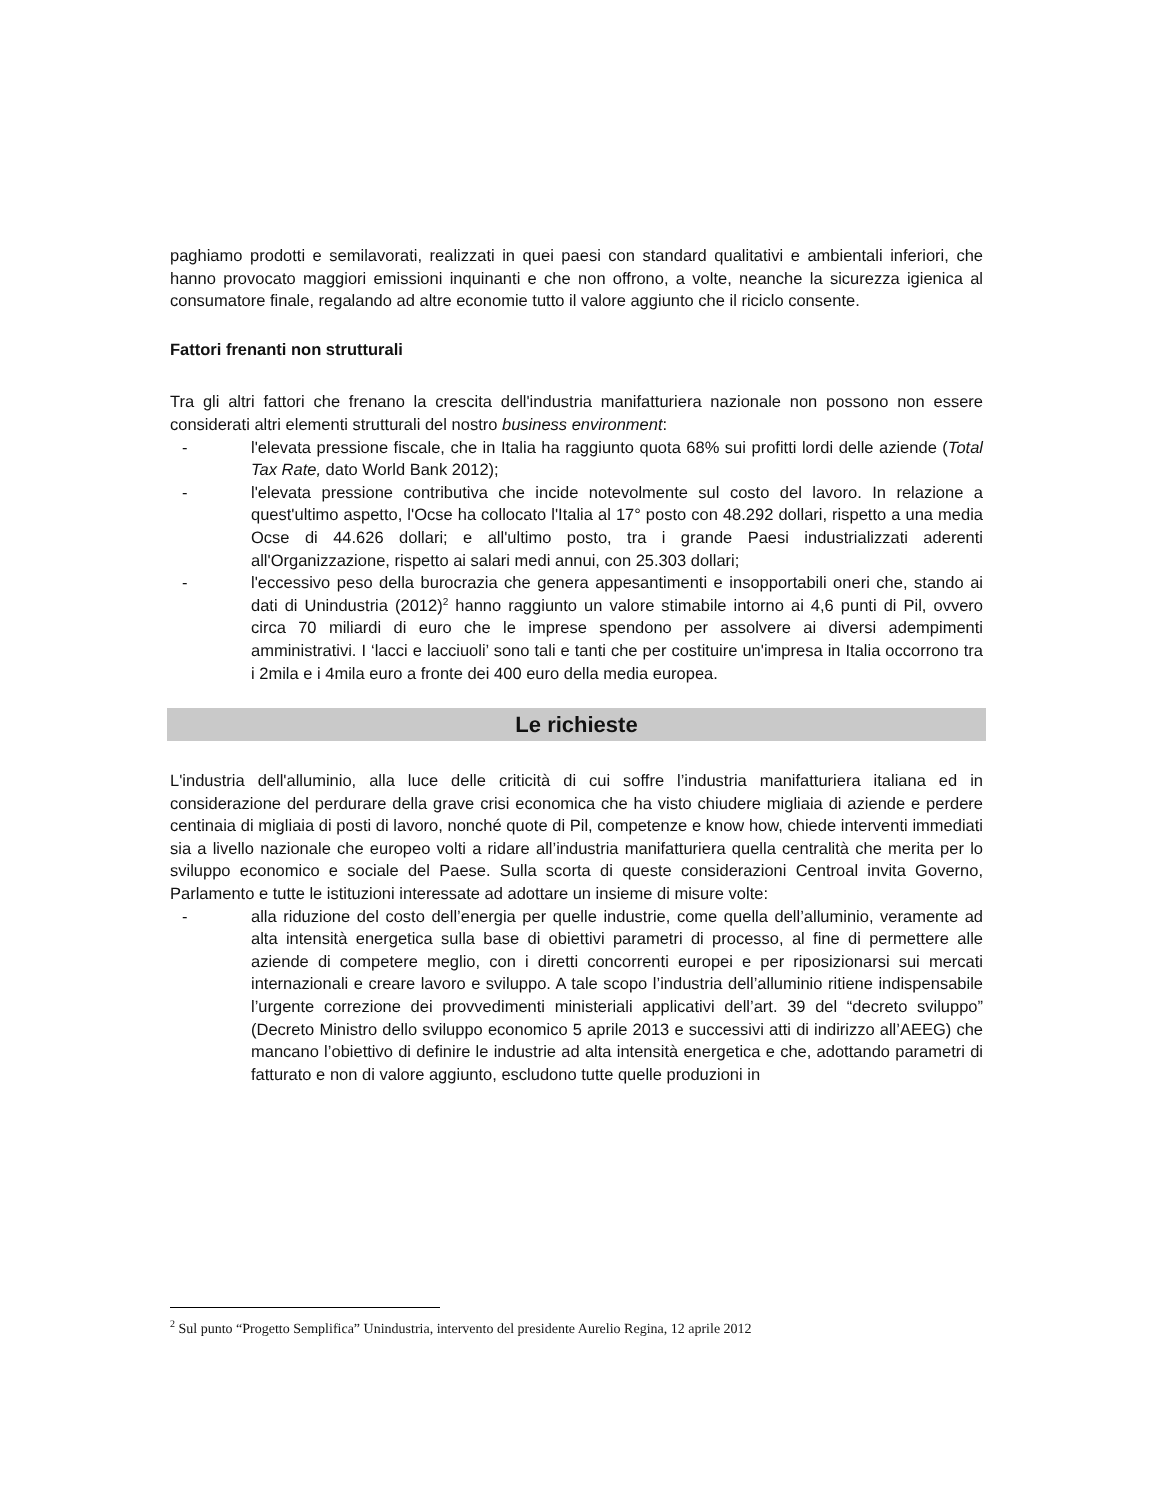paghiamo prodotti e semilavorati, realizzati in quei paesi con standard qualitativi e ambientali inferiori, che hanno provocato maggiori emissioni inquinanti e che non offrono, a volte, neanche la sicurezza igienica al consumatore finale, regalando ad altre economie tutto il valore aggiunto che il riciclo consente.
Fattori frenanti non strutturali
Tra gli altri fattori che frenano la crescita dell'industria manifatturiera nazionale non possono non essere considerati altri elementi strutturali del nostro business environment:
- l'elevata pressione fiscale, che in Italia ha raggiunto quota 68% sui profitti lordi delle aziende (Total Tax Rate, dato World Bank 2012);
- l'elevata pressione contributiva che incide notevolmente sul costo del lavoro. In relazione a quest'ultimo aspetto, l'Ocse ha collocato l'Italia al 17° posto con 48.292 dollari, rispetto a una media Ocse di 44.626 dollari; e all'ultimo posto, tra i grande Paesi industrializzati aderenti all'Organizzazione, rispetto ai salari medi annui, con 25.303 dollari;
- l'eccessivo peso della burocrazia che genera appesantimenti e insopportabili oneri che, stando ai dati di Unindustria (2012)<sup>2</sup> hanno raggiunto un valore stimabile intorno ai 4,6 punti di Pil, ovvero circa 70 miliardi di euro che le imprese spendono per assolvere ai diversi adempimenti amministrativi. I ‘lacci e lacciuoli’ sono tali e tanti che per costituire un'impresa in Italia occorrono tra i 2mila e i 4mila euro a fronte dei 400 euro della media europea.
Le richieste
L'industria dell'alluminio, alla luce delle criticità di cui soffre l’industria manifatturiera italiana ed in considerazione del perdurare della grave crisi economica che ha visto chiudere migliaia di aziende e perdere centinaia di migliaia di posti di lavoro, nonché quote di Pil, competenze e know how, chiede interventi immediati sia a livello nazionale che europeo volti a ridare all’industria manifatturiera quella centralità che merita per lo sviluppo economico e sociale del Paese. Sulla scorta di queste considerazioni Centroal invita Governo, Parlamento e tutte le istituzioni interessate ad adottare un insieme di misure volte:
- alla riduzione del costo dell’energia per quelle industrie, come quella dell’alluminio, veramente ad alta intensità energetica sulla base di obiettivi parametri di processo, al fine di permettere alle aziende di competere meglio, con i diretti concorrenti europei e per riposizionarsi sui mercati internazionali e creare lavoro e sviluppo. A tale scopo l’industria dell’alluminio ritiene indispensabile l’urgente correzione dei provvedimenti ministeriali applicativi dell’art. 39 del “decreto sviluppo” (Decreto Ministro dello sviluppo economico 5 aprile 2013 e successivi atti di indirizzo all’AEEG) che mancano l’obiettivo di definire le industrie ad alta intensità energetica e che, adottando parametri di fatturato e non di valore aggiunto, escludono tutte quelle produzioni in
<sup>2</sup> Sul punto “Progetto Semplifica” Unindustria, intervento del presidente Aurelio Regina, 12 aprile 2012